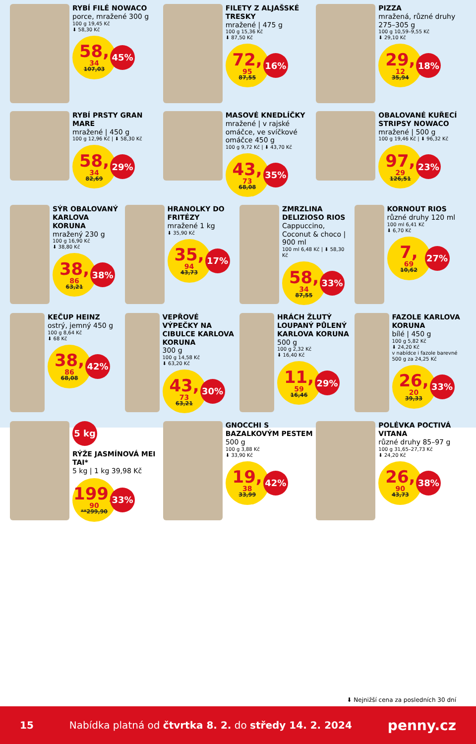RYBÍ FILÉ NOWACO
porce, mražené 300 g
100 g 19,45 Kč
⬇ 58,30 Kč
58,<sup>34</sup>
107,03
45%
FILETY Z ALJAŠSKÉ TRESKY
mražené | 475 g
100 g 15,36 Kč
⬇ 87,50 Kč
72,<sup>95</sup>
87,55
16%
PIZZA
mražená, různé druhy 275–305 g
100 g 10,59–9,55 Kč
⬇ 29,10 Kč
29,<sup>12</sup>
35,94
18%
RYBÍ PRSTY GRAN MARE
mražené | 450 g
100 g 12,96 Kč | ⬇ 58,30 Kč
58,<sup>34</sup>
82,69
29%
MASOVÉ KNEDLÍČKY
mražené | v rajské omáčce, ve svíčkové omáčce 450 g
100 g 9,72 Kč | ⬇ 43,70 Kč
43,<sup>73</sup>
68,08
35%
OBALOVANÉ KUŘECÍ STRIPSY NOWACO
mražené | 500 g
100 g 19,46 Kč | ⬇ 96,32 Kč
97,<sup>29</sup>
126,51
23%
SÝR OBALOVANÝ KARLOVA KORUNA
mražený 230 g
100 g 16,90 Kč
⬇ 38,80 Kč
38,<sup>86</sup>
63,21
38%
HRANOLKY DO FRITÉZY
mražené 1 kg
⬇ 35,90 Kč
35,<sup>94</sup>
43,73
17%
ZMRZLINA DELIZIOSO RIOS
Cappuccino, Coconut & choco | 900 ml
100 ml 6,48 Kč | ⬇ 58,30 Kč
58,<sup>34</sup>
87,55
33%
KORNOUT RIOS
různé druhy 120 ml
100 ml 6,41 Kč
⬇ 6,70 Kč
7,<sup>69</sup>
10,62
27%
KEČUP HEINZ
ostrý, jemný 450 g
100 g 8,64 Kč
⬇ 68 Kč
38,<sup>86</sup>
68,08
42%
VEPŘOVÉ VÝPEČKY NA CIBULCE KARLOVA KORUNA
300 g
100 g 14,58 Kč
⬇ 63,20 Kč
43,<sup>73</sup>
63,21
30%
HRÁCH ŽLUTÝ LOUPANÝ PŮLENÝ KARLOVA KORUNA
500 g
100 g 2,32 Kč
⬇ 16,40 Kč
11,<sup>59</sup>
16,46
29%
FAZOLE KARLOVA KORUNA
bílé | 450 g
100 g 5,82 Kč
⬇ 24,20 Kč
v nabídce i fazole barevné 500 g za 24,25 Kč
26,<sup>20</sup>
39,33
33%
5 kg
RÝŽE JASMÍNOVÁ MEI TAI*
5 kg | 1 kg 39,98 Kč
199,<sup>90</sup>
**299,90
33%
GNOCCHI S BAZALKOVÝM PESTEM
500 g
100 g 3,88 Kč
⬇ 33,90 Kč
19,<sup>38</sup>
33,99
42%
POLÉVKA POCTIVÁ VITANA
různé druhy 85–97 g
100 g 31,65–27,73 Kč
⬇ 24,20 Kč
26,<sup>90</sup>
43,73
38%
⬇ Nejnižší cena za posledních 30 dní
15 Nabídka platná od čtvrtka 8. 2. do středy 14. 2. 2024 penny.cz